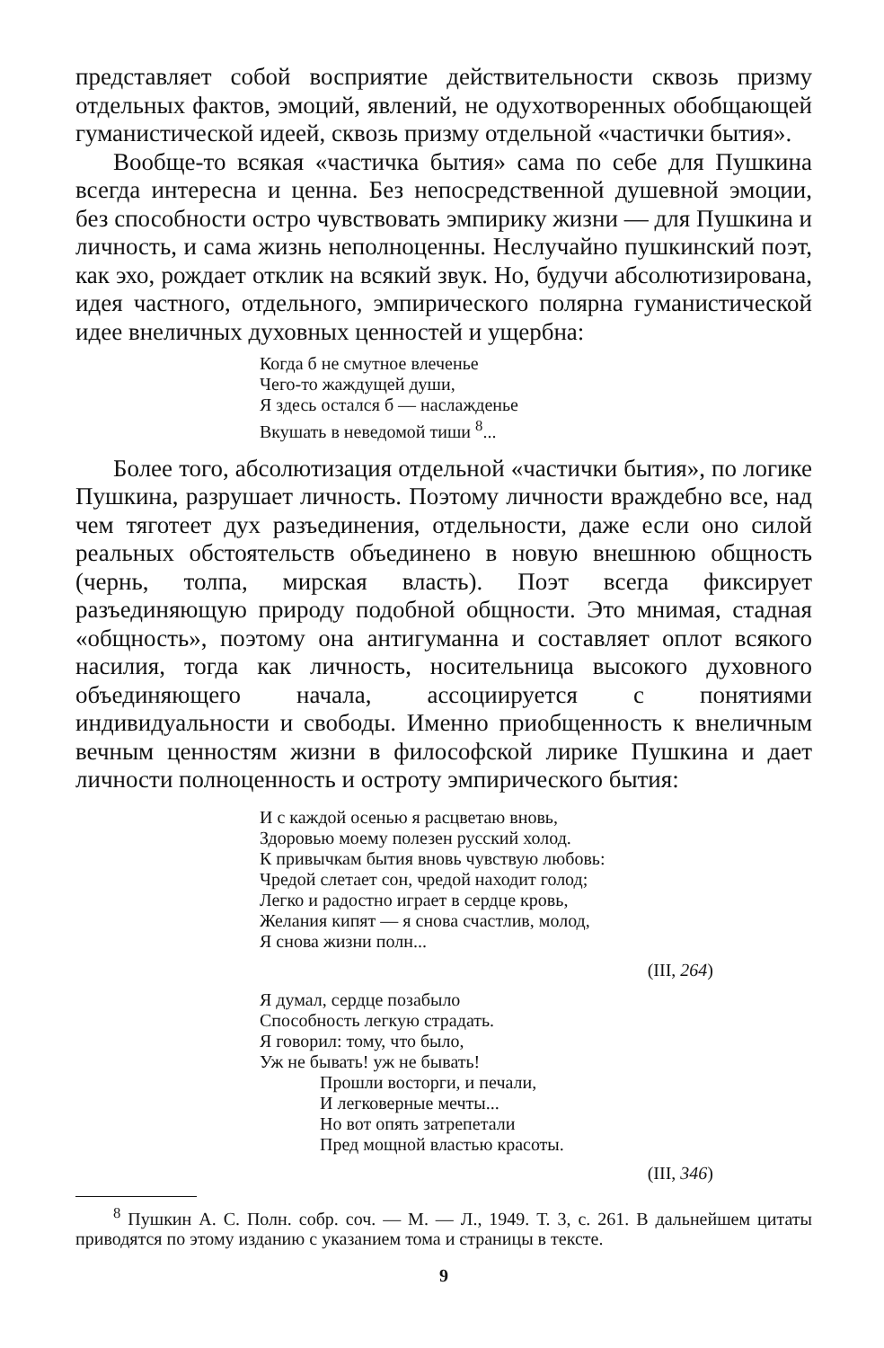представляет собой восприятие действительности сквозь призму отдельных фактов, эмоций, явлений, не одухотворенных обобщающей гуманистической идеей, сквозь призму отдельной «частички бытия».
Вообще-то всякая «частичка бытия» сама по себе для Пушкина всегда интересна и ценна. Без непосредственной душевной эмоции, без способности остро чувствовать эмпирику жизни — для Пушкина и личность, и сама жизнь неполноценны. Неслучайно пушкинский поэт, как эхо, рождает отклик на всякий звук. Но, будучи абсолютизирована, идея частного, отдельного, эмпирического полярна гуманистической идее внеличных духовных ценностей и ущербна:
Когда б не смутное влеченье
Чего-то жаждущей души,
Я здесь остался б — наслажденье
Вкушать в неведомой тиши <sup>8</sup>...
Более того, абсолютизация отдельной «частички бытия», по логике Пушкина, разрушает личность. Поэтому личности враждебно все, над чем тяготеет дух разъединения, отдельности, даже если оно силой реальных обстоятельств объединено в новую внешнюю общность (чернь, толпа, мирская власть). Поэт всегда фиксирует разъединяющую природу подобной общности. Это мнимая, стадная «общность», поэтому она антигуманна и составляет оплот всякого насилия, тогда как личность, носительница высокого духовного объединяющего начала, ассоциируется с понятиями индивидуальности и свободы. Именно приобщенность к внеличным вечным ценностям жизни в философской лирике Пушкина и дает личности полноценность и остроту эмпирического бытия:
И с каждой осенью я расцветаю вновь,
Здоровью моему полезен русский холод.
К привычкам бытия вновь чувствую любовь:
Чредой слетает сон, чредой находит голод;
Легко и радостно играет в сердце кровь,
Желания кипят — я снова счастлив, молод,
Я снова жизни полн...
(III, 264)
Я думал, сердце позабыло
Способность легкую страдать.
Я говорил: тому, что было,
Уж не бывать! уж не бывать!
Прошли восторги, и печали,
И легковерные мечты...
Но вот опять затрепетали
Пред мощной властью красоты.
(III, 346)
<sup>8</sup> Пушкин А. С. Полн. собр. соч. — М. — Л., 1949. Т. 3, с. 261. В дальнейшем цитаты приводятся по этому изданию с указанием тома и страницы в тексте.
9